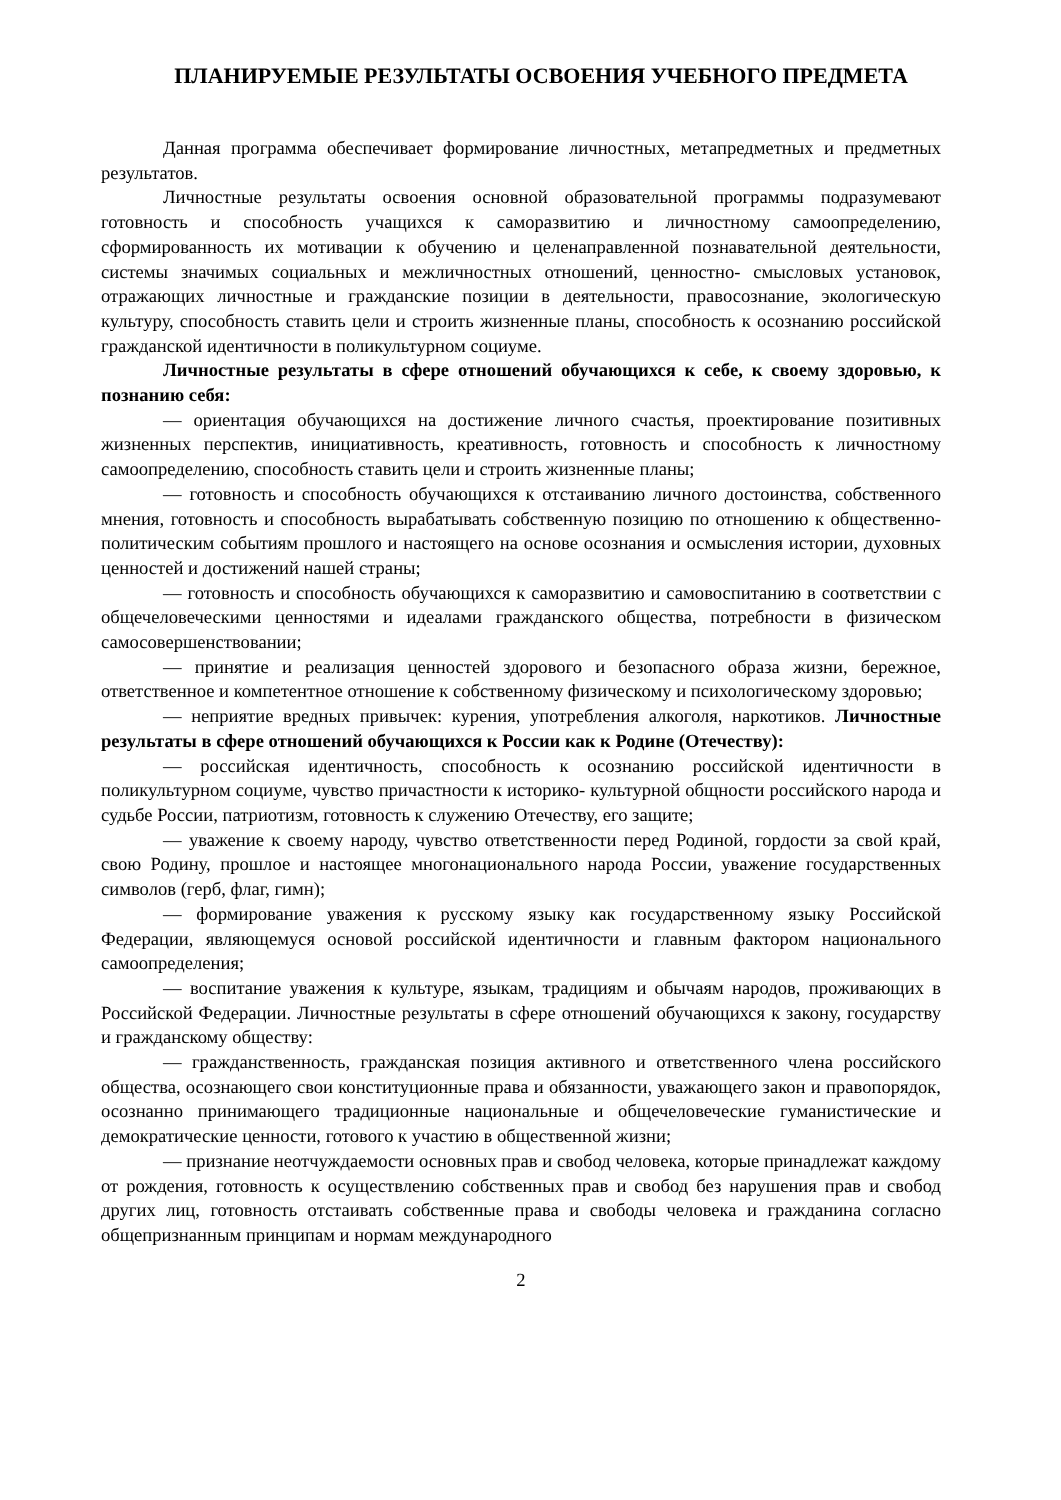ПЛАНИРУЕМЫЕ РЕЗУЛЬТАТЫ ОСВОЕНИЯ УЧЕБНОГО ПРЕДМЕТА
Данная программа обеспечивает формирование личностных, метапредметных и предметных результатов.
Личностные результаты освоения основной образовательной программы подразумевают готовность и способность учащихся к саморазвитию и личностному самоопределению, сформированность их мотивации к обучению и целенаправленной познавательной деятельности, системы значимых социальных и межличностных отношений, ценностно- смысловых установок, отражающих личностные и гражданские позиции в деятельности, правосознание, экологическую культуру, способность ставить цели и строить жизненные планы, способность к осознанию российской гражданской идентичности в поликультурном социуме.
Личностные результаты в сфере отношений обучающихся к себе, к своему здоровью, к познанию себя:
— ориентация обучающихся на достижение личного счастья, проектирование позитивных жизненных перспектив, инициативность, креативность, готовность и способность к личностному самоопределению, способность ставить цели и строить жизненные планы;
— готовность и способность обучающихся к отстаиванию личного достоинства, собственного мнения, готовность и способность вырабатывать собственную позицию по отношению к общественно-политическим событиям прошлого и настоящего на основе осознания и осмысления истории, духовных ценностей и достижений нашей страны;
— готовность и способность обучающихся к саморазвитию и самовоспитанию в соответствии с общечеловеческими ценностями и идеалами гражданского общества, потребности в физическом самосовершенствовании;
— принятие и реализация ценностей здорового и безопасного образа жизни, бережное, ответственное и компетентное отношение к собственному физическому и психологическому здоровью;
— неприятие вредных привычек: курения, употребления алкоголя, наркотиков. Личностные результаты в сфере отношений обучающихся к России как к Родине (Отечеству):
— российская идентичность, способность к осознанию российской идентичности в поликультурном социуме, чувство причастности к историко- культурной общности российского народа и судьбе России, патриотизм, готовность к служению Отечеству, его защите;
— уважение к своему народу, чувство ответственности перед Родиной, гордости за свой край, свою Родину, прошлое и настоящее многонационального народа России, уважение государственных символов (герб, флаг, гимн);
— формирование уважения к русскому языку как государственному языку Российской Федерации, являющемуся основой российской идентичности и главным фактором национального самоопределения;
— воспитание уважения к культуре, языкам, традициям и обычаям народов, проживающих в Российской Федерации. Личностные результаты в сфере отношений обучающихся к закону, государству и гражданскому обществу:
— гражданственность, гражданская позиция активного и ответственного члена российского общества, осознающего свои конституционные права и обязанности, уважающего закон и правопорядок, осознанно принимающего традиционные национальные и общечеловеческие гуманистические и демократические ценности, готового к участию в общественной жизни;
— признание неотчуждаемости основных прав и свобод человека, которые принадлежат каждому от рождения, готовность к осуществлению собственных прав и свобод без нарушения прав и свобод других лиц, готовность отстаивать собственные права и свободы человека и гражданина согласно общепризнанным принципам и нормам международного
2